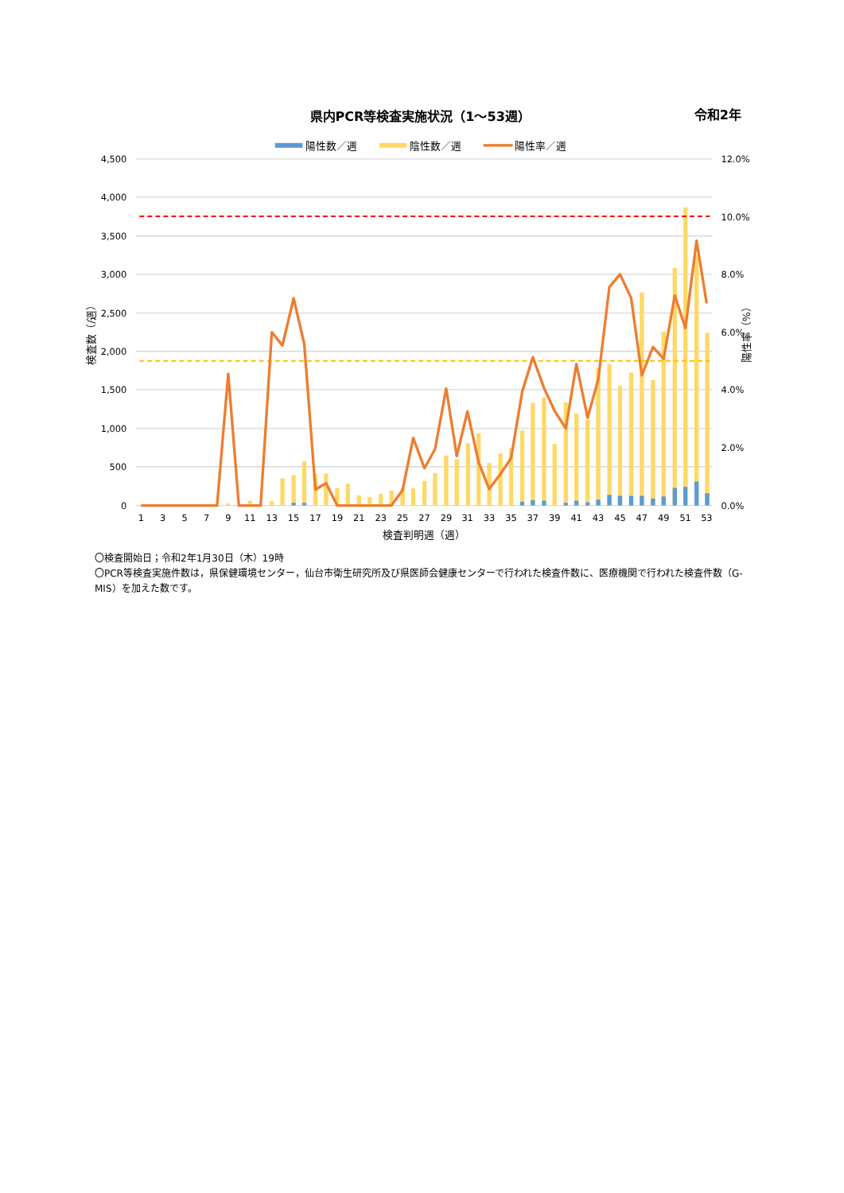県内PCR等検査実施状況（1～53週）
令和2年
陽性数／週
陰性数／週
陽性率／週
4,500
4,000
3,500
3,000
2,500
2,000
1,500
1,000
500
0
12.0%
10.0%
8.0%
6.0%
4.0%
2.0%
0.0%
1
3
5
7
9
11
13
15
17
19
21
23
25
27
29
31
33
35
37
39
41
43
45
47
49
51
53
検査判明週（週）
検査数（/週）
陽性率（%）
〇検査開始日；令和2年1月30日（木）19時
〇PCR等検査実施件数は，県保健環境センター，仙台市衛生研究所及び県医師会健康センターで行われた検査件数に、医療機関で行われた検査件数（G-MIS）を加えた数です。